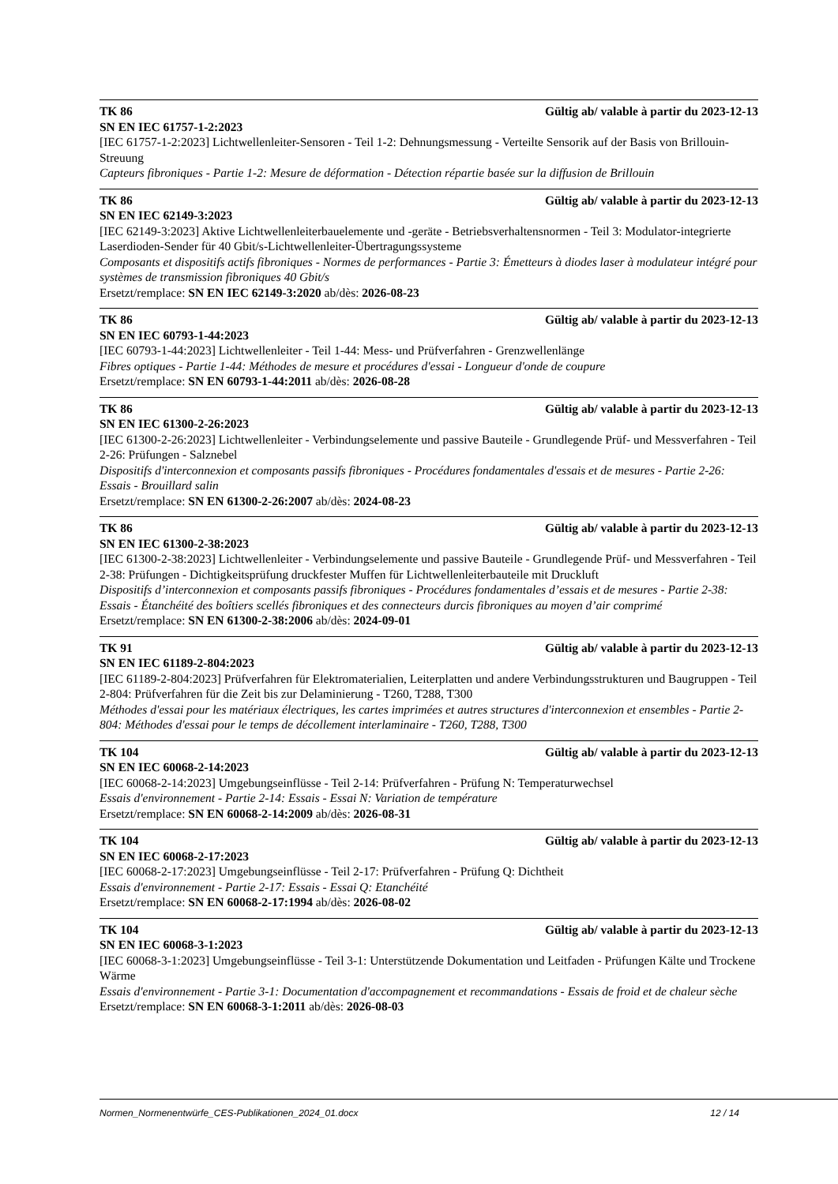TK 86 Gültig ab/ valable à partir du 2023-12-13
SN EN IEC 61757-1-2:2023
[IEC 61757-1-2:2023] Lichtwellenleiter-Sensoren - Teil 1-2: Dehnungsmessung - Verteilte Sensorik auf der Basis von Brillouin-Streuung
Capteurs fibroniques - Partie 1-2: Mesure de déformation - Détection répartie basée sur la diffusion de Brillouin
TK 86 Gültig ab/ valable à partir du 2023-12-13
SN EN IEC 62149-3:2023
[IEC 62149-3:2023] Aktive Lichtwellenleiterbauelemente und -geräte - Betriebsverhaltensnormen - Teil 3: Modulator-integrierte Laserdioden-Sender für 40 Gbit/s-Lichtwellenleiter-Übertragungssysteme
Composants et dispositifs actifs fibroniques - Normes de performances - Partie 3: Émetteurs à diodes laser à modulateur intégré pour systèmes de transmission fibroniques 40 Gbit/s
Ersetzt/remplace: SN EN IEC 62149-3:2020 ab/dès: 2026-08-23
TK 86 Gültig ab/ valable à partir du 2023-12-13
SN EN IEC 60793-1-44:2023
[IEC 60793-1-44:2023] Lichtwellenleiter - Teil 1-44: Mess- und Prüfverfahren - Grenzwellenlänge
Fibres optiques - Partie 1-44: Méthodes de mesure et procédures d'essai - Longueur d'onde de coupure
Ersetzt/remplace: SN EN 60793-1-44:2011 ab/dès: 2026-08-28
TK 86 Gültig ab/ valable à partir du 2023-12-13
SN EN IEC 61300-2-26:2023
[IEC 61300-2-26:2023] Lichtwellenleiter - Verbindungselemente und passive Bauteile - Grundlegende Prüf- und Messverfahren - Teil 2-26: Prüfungen - Salznebel
Dispositifs d'interconnexion et composants passifs fibroniques - Procédures fondamentales d'essais et de mesures - Partie 2-26: Essais - Brouillard salin
Ersetzt/remplace: SN EN 61300-2-26:2007 ab/dès: 2024-08-23
TK 86 Gültig ab/ valable à partir du 2023-12-13
SN EN IEC 61300-2-38:2023
[IEC 61300-2-38:2023] Lichtwellenleiter - Verbindungselemente und passive Bauteile - Grundlegende Prüf- und Messverfahren - Teil 2-38: Prüfungen - Dichtigkeitsprüfung druckfester Muffen für Lichtwellenleiterbauteile mit Druckluft
Dispositifs d’interconnexion et composants passifs fibroniques - Procédures fondamentales d’essais et de mesures - Partie 2-38: Essais - Étanchéité des boîtiers scellés fibroniques et des connecteurs durcis fibroniques au moyen d’air comprimé
Ersetzt/remplace: SN EN 61300-2-38:2006 ab/dès: 2024-09-01
TK 91 Gültig ab/ valable à partir du 2023-12-13
SN EN IEC 61189-2-804:2023
[IEC 61189-2-804:2023] Prüfverfahren für Elektromaterialien, Leiterplatten und andere Verbindungsstrukturen und Baugruppen - Teil 2-804: Prüfverfahren für die Zeit bis zur Delaminierung - T260, T288, T300
Méthodes d'essai pour les matériaux électriques, les cartes imprimées et autres structures d'interconnexion et ensembles - Partie 2-804: Méthodes d'essai pour le temps de décollement interlaminaire - T260, T288, T300
TK 104 Gültig ab/ valable à partir du 2023-12-13
SN EN IEC 60068-2-14:2023
[IEC 60068-2-14:2023] Umgebungseinflüsse - Teil 2-14: Prüfverfahren - Prüfung N: Temperaturwechsel
Essais d'environnement - Partie 2-14: Essais - Essai N: Variation de température
Ersetzt/remplace: SN EN 60068-2-14:2009 ab/dès: 2026-08-31
TK 104 Gültig ab/ valable à partir du 2023-12-13
SN EN IEC 60068-2-17:2023
[IEC 60068-2-17:2023] Umgebungseinflüsse - Teil 2-17: Prüfverfahren - Prüfung Q: Dichtheit
Essais d'environnement - Partie 2-17: Essais - Essai Q: Etanchéité
Ersetzt/remplace: SN EN 60068-2-17:1994 ab/dès: 2026-08-02
TK 104 Gültig ab/ valable à partir du 2023-12-13
SN EN IEC 60068-3-1:2023
[IEC 60068-3-1:2023] Umgebungseinflüsse - Teil 3-1: Unterstützende Dokumentation und Leitfaden - Prüfungen Kälte und Trockene Wärme
Essais d'environnement - Partie 3-1: Documentation d'accompagnement et recommandations - Essais de froid et de chaleur sèche
Ersetzt/remplace: SN EN 60068-3-1:2011 ab/dès: 2026-08-03
Normen_Normenentwürfe_CES-Publikationen_2024_01.docx 12 / 14